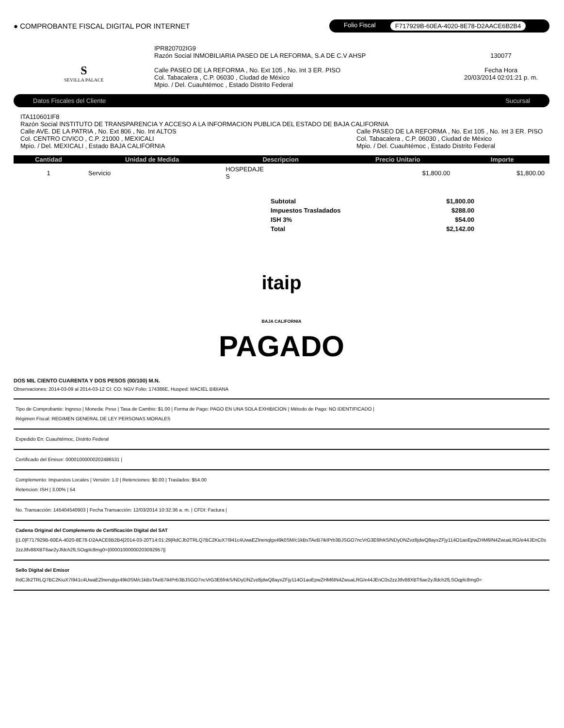● COMPROBANTE FISCAL DIGITAL POR INTERNET
Folio Fiscal F717929B-60EA-4020-8E78-D2AACE6B2B4
S
SEVILLA PALACE
IPR820702IG9
Razón Social INMOBILIARIA PASEO DE LA REFORMA, S.A DE C.V AHSP
Calle PASEO DE LA REFORMA , No. Ext 105 , No. Int 3 ER. PISO
Col. Tabacalera , C.P. 06030 , Ciudad de México
Mpio. / Del. Cuauhtémoc , Estado Distrito Federal
130077
Fecha Hora
20/03/2014 02:01:21 p. m.
Datos Fiscales del Cliente Sucursal
ITA110601IF8
Razón Social INSTITUTO DE TRANSPARENCIA Y ACCESO A LA INFORMACION PUBLICA DEL ESTADO DE BAJA CALIFORNIA
Calle AVE. DE LA PATRIA , No. Ext 806 , No. Int ALTOS
Col. CENTRO CIVICO , C.P. 21000 , MEXICALI
Mpio. / Del. MEXICALI , Estado BAJA CALIFORNIA
Calle PASEO DE LA REFORMA , No. Ext 105 , No. Int 3 ER. PISO
Col. Tabacalera , C.P. 06030 , Ciudad de México
Mpio. / Del. Cuauhtémoc , Estado Distrito Federal
| Cantidad | Unidad de Medida | Descripcion | Precio Unitario | Importe |
| --- | --- | --- | --- | --- |
| 1 | Servicio | HOSPEDAJE S | $1,800.00 | $1,800.00 |
| Subtotal | $1,800.00 |
| Impuestos Trasladados | $288.00 |
| ISH 3% | $54.00 |
| Total | $2,142.00 |
itaip
BAJA CALIFORNIA
PAGADO
DOS MIL CIENTO CUARENTA Y DOS PESOS (00/100) M.N.
Observaciones: 2014-03-09 al 2014-03-12 CI: CO: NGV Folio: 174386E, Husped: MACIEL BIBIANA
Tipo de Comprobante: Ingreso | Moneda: Peso | Tasa de Cambio: $1.00 | Forma de Pago: PAGO EN UNA SOLA EXHIBICION | Método de Pago: NO IDENTIFICADO |
Régimen Fiscal: REGIMEN GENERAL DE LEY PERSONAS MORALES
Expedido En: Cuauhtémoc, Distrito Federal
Certificado del Emisor: 00001000000202486531 |
Complemento: Impuestos Locales | Versión: 1.0 | Retenciones: $0.00 | Traslados: $54.00
Retencion: ISH | 3.00% | 54
No. Transacción: 145404540903 | Fecha Transacción: 12/03/2014 10:32:36 a. m. | CFDI: Factura |
Cadena Original del Complemento de Certificación Digital del SAT
||1.0|F717929B-60EA-4020-8E78-D2AACE6B2B4|2014-03-20T14:01:29|RdCJb2TRLQ7BC2KiuX7I941c4UwaEZlnenqlgx49k0SM/c1kBsTAeB7ikIPrb3BJSGO7ncVrG3E6fnkS/NDyDNZvz8jdwQ8ayxZFjy114O1aoEpwZHM6IN4ZwuaLRG/e44JEnC0s2zzJtfv88XBT6ae2yJfdch2fLSOqplc8mg0=|00001000000203092957||
Sello Digital del Emisor
RdCJb2TRLQ7BC2KiuX7I941c4UwaEZlnenqlgx49k0SM/c1kBsTAeB7ikIPrb3BJSGO7ncVrG3E6fnkS/NDyDNZvz8jdwQ8ayxZFjy114O1aoEpwZHM6IN4ZwuaLRG/e44JEnC0s2zzJtfv88XBT6ae2yJfdch2fLSOqplc8mg0=